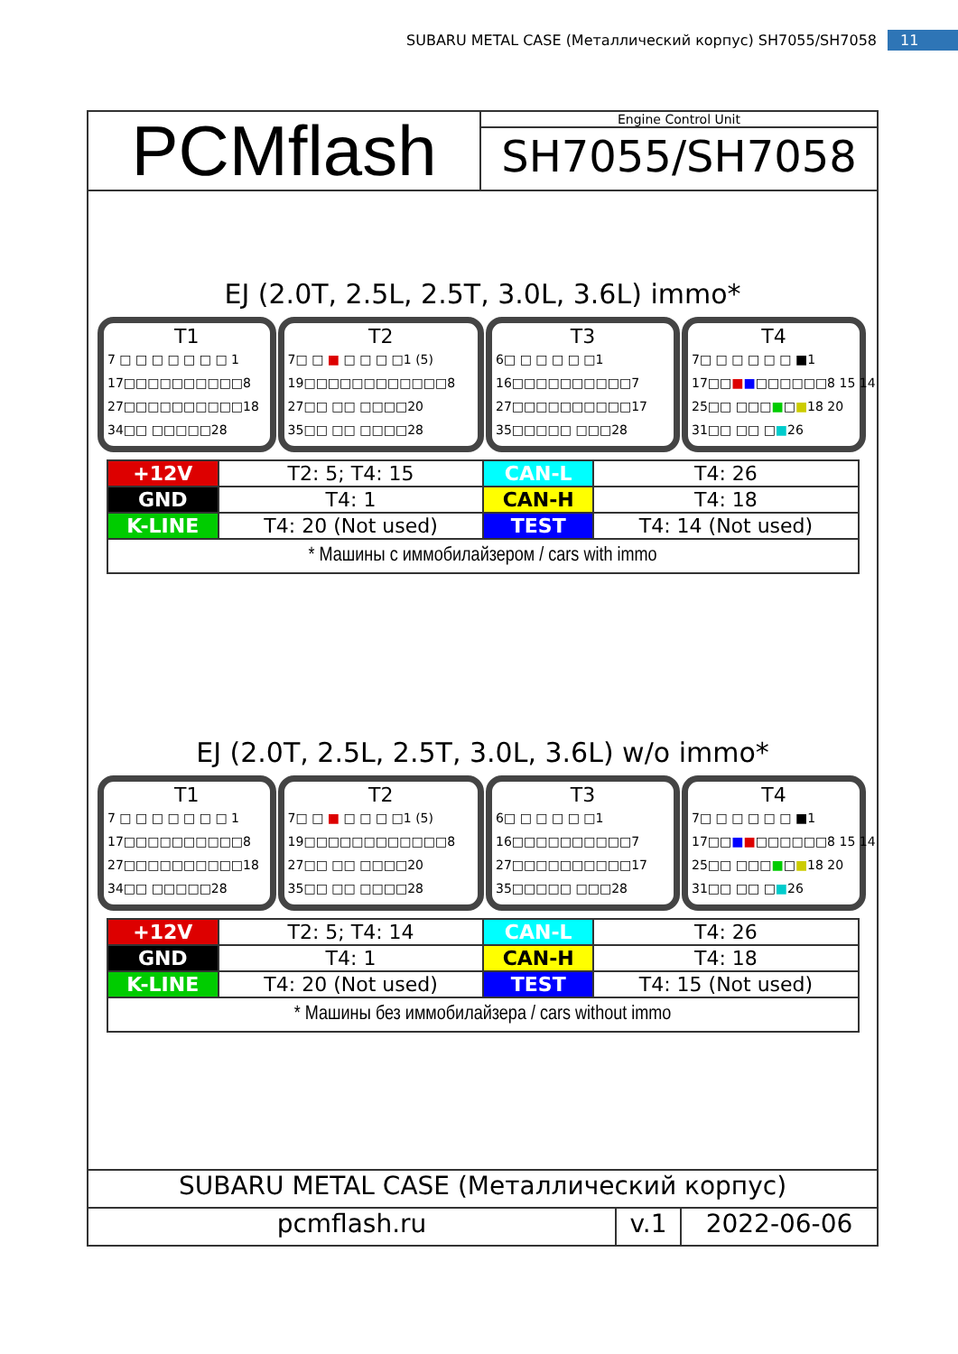SUBARU METAL CASE (Металлический корпус) SH7055/SH7058 11
PCMflash
Engine Control Unit
SH7055/SH7058
EJ (2.0T, 2.5L, 2.5T, 3.0L, 3.6L) immo*
T1
7 □ □ □ □ □ □ □ 1
17□□□□□□□□□□8
27□□□□□□□□□□18
34□□ □□□□□28
T2
7□ □ ■ □ □ □ □1 (5)
19□□□□□□□□□□□□8
27□□ □□ □□□□20
35□□ □□ □□□□28
T3
6□ □ □ □ □ □1
16□□□□□□□□□□7
27□□□□□□□□□□17
35□□□□□ □□□28
T4
7□ □ □ □ □ □ ■1
17□□■■□□□□□□8 15 14
25□□ □□□■□■18 20
31□□ □□ □■26
| +12V | T2: 5; T4: 15 | CAN-L | T4: 26 |
| GND | T4: 1 | CAN-H | T4: 18 |
| K-LINE | T4: 20 (Not used) | TEST | T4: 14 (Not used) |
| * Машины с иммобилайзером / cars with immo | | | |
EJ (2.0T, 2.5L, 2.5T, 3.0L, 3.6L) w/o immo*
T1
7 □ □ □ □ □ □ □ 1
17□□□□□□□□□□8
27□□□□□□□□□□18
34□□ □□□□□28
T2
7□ □ ■ □ □ □ □1 (5)
19□□□□□□□□□□□□8
27□□ □□ □□□□20
35□□ □□ □□□□28
T3
6□ □ □ □ □ □1
16□□□□□□□□□□7
27□□□□□□□□□□17
35□□□□□ □□□28
T4
7□ □ □ □ □ □ ■1
17□□■■□□□□□□8 15 14
25□□ □□□■□■18 20
31□□ □□ □■26
| +12V | T2: 5; T4: 14 | CAN-L | T4: 26 |
| GND | T4: 1 | CAN-H | T4: 18 |
| K-LINE | T4: 20 (Not used) | TEST | T4: 15 (Not used) |
| * Машины без иммобилайзера / cars without immo | | | |
SUBARU METAL CASE (Металлический корпус)
pcmflash.ru v.1 2022-06-06